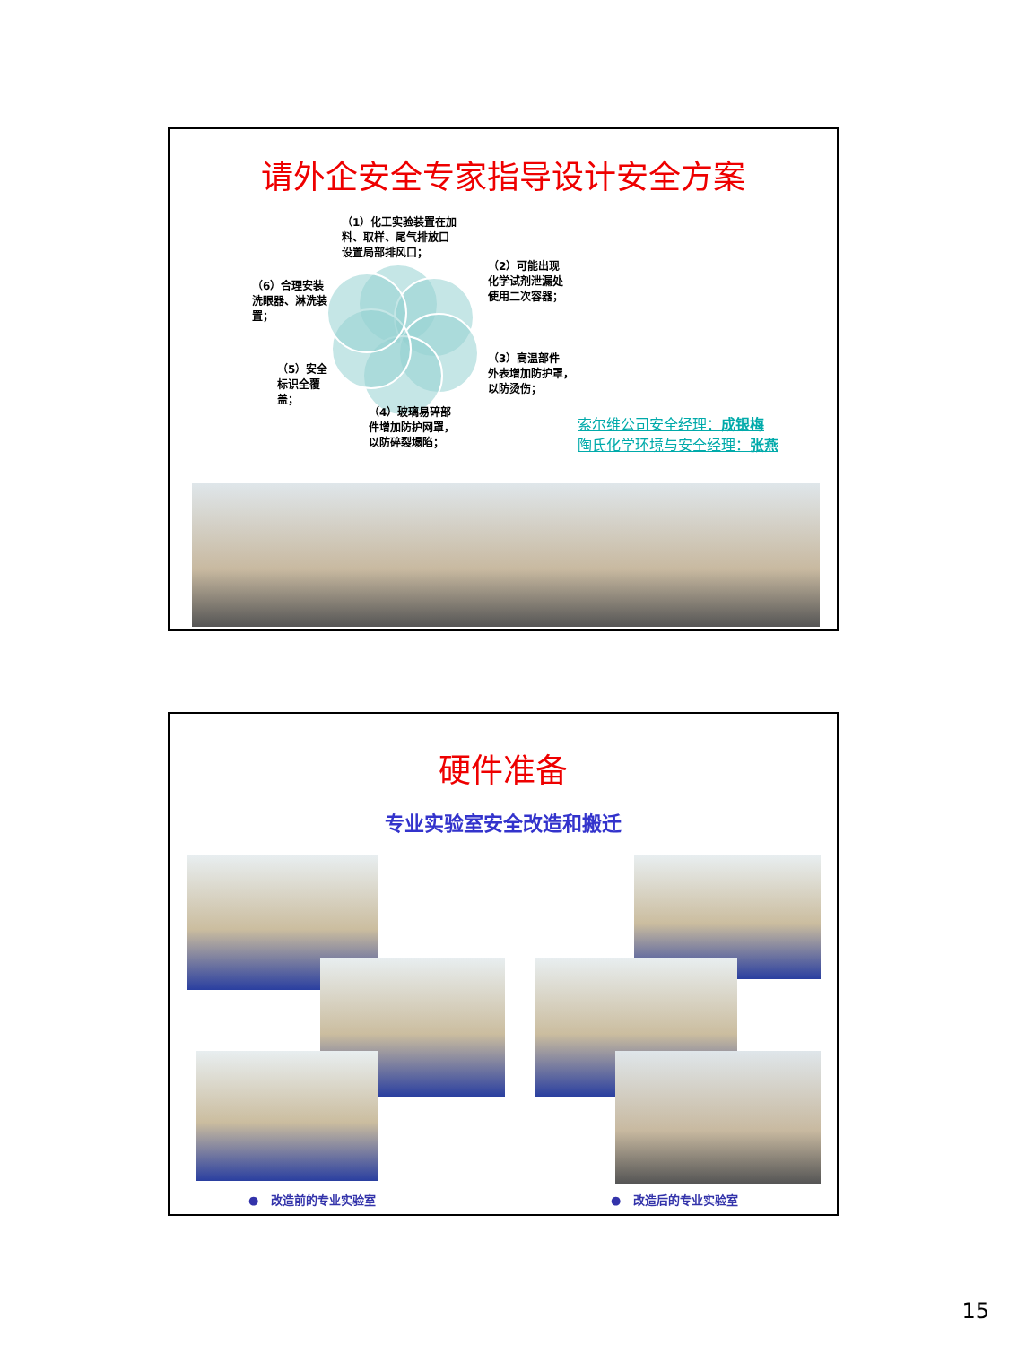请外企安全专家指导设计安全方案
（1）化工实验装置在加
料、取样、尾气排放口
设置局部排风口；
（2）可能出现
化学试剂泄漏处
使用二次容器；
（6）合理安装
洗眼器、淋洗装
置；
（3）高温部件
外表增加防护罩，
以防烫伤；
（5）安全
标识全覆
盖；
（4）玻璃易碎部
件增加防护网罩，
以防碎裂塌陷；
索尔维公司安全经理：成银梅
陶氏化学环境与安全经理：张燕
硬件准备
专业实验室安全改造和搬迁
● 改造前的专业实验室 ● 改造后的专业实验室
15